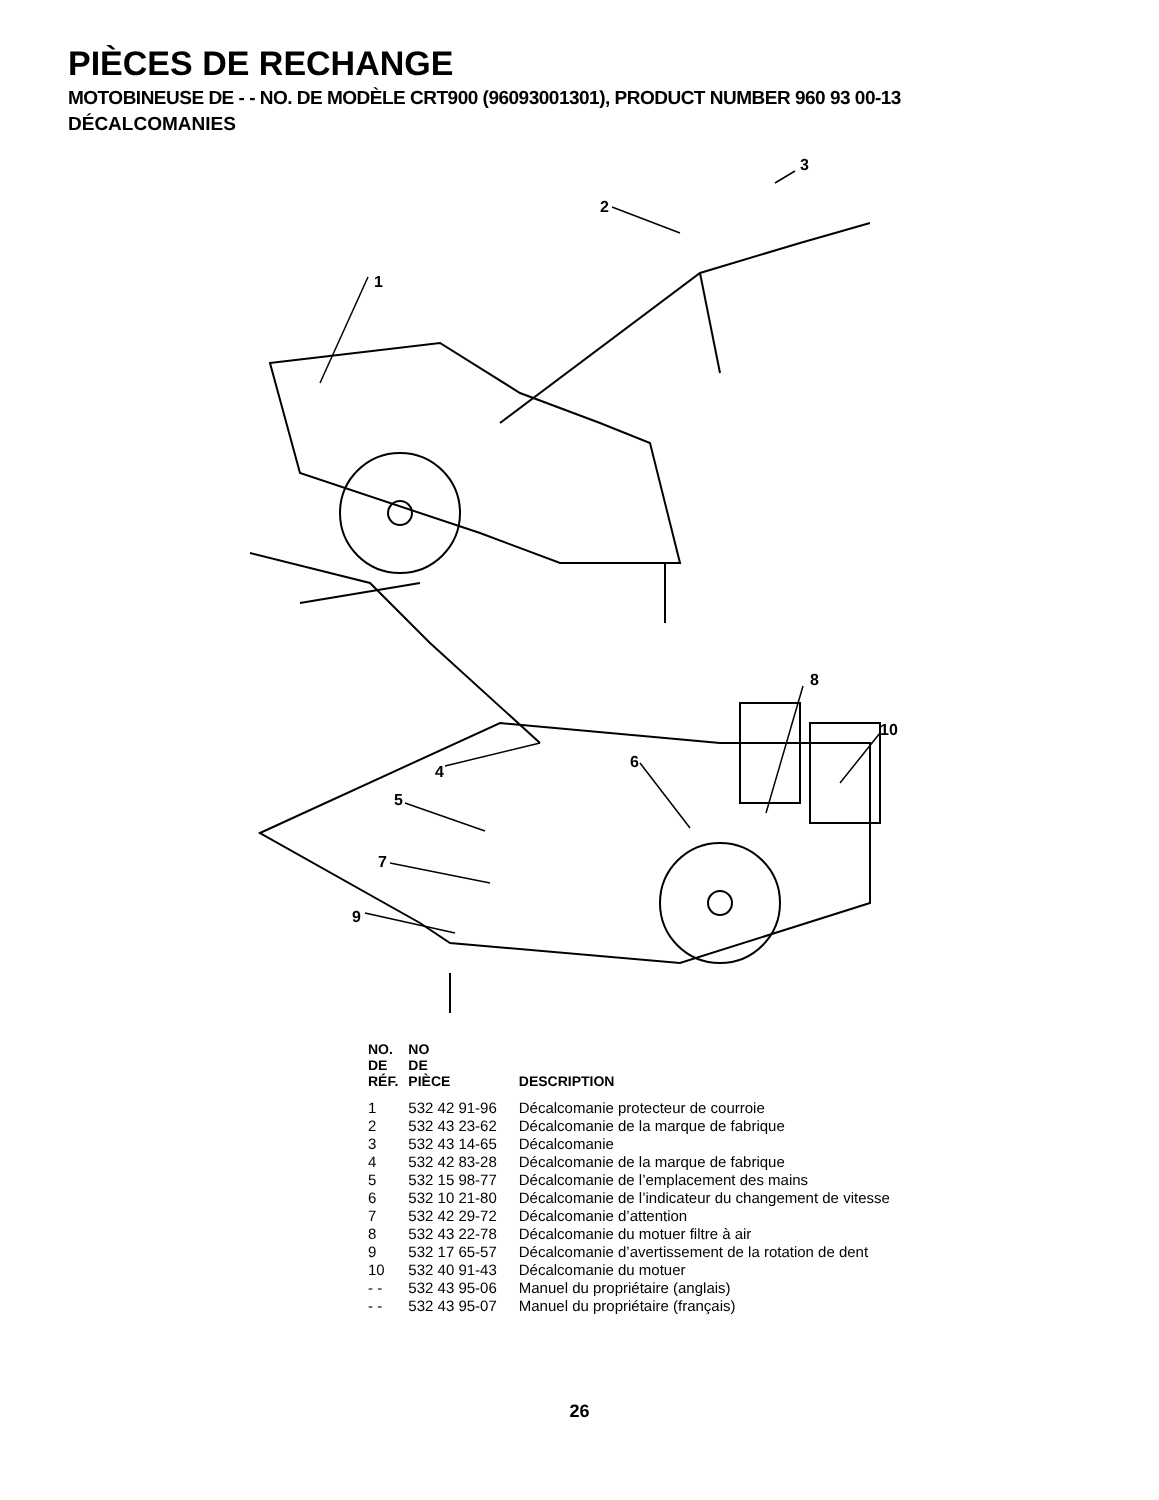PIÈCES DE RECHANGE
MOTOBINEUSE DE - - NO. DE MODÈLE CRT900 (96093001301), PRODUCT NUMBER 960 93 00-13
DÉCALCOMANIES
1
2
3
4
5
6
7
8
9
10
| NO. DE RÉF. | NO DE PIÈCE | DESCRIPTION |
| --- | --- | --- |
| 1 | 532 42 91-96 | Décalcomanie protecteur de courroie |
| 2 | 532 43 23-62 | Décalcomanie de la marque de fabrique |
| 3 | 532 43 14-65 | Décalcomanie |
| 4 | 532 42 83-28 | Décalcomanie de la marque de fabrique |
| 5 | 532 15 98-77 | Décalcomanie de l’emplacement des mains |
| 6 | 532 10 21-80 | Décalcomanie de l’indicateur du changement de vitesse |
| 7 | 532 42 29-72 | Décalcomanie d’attention |
| 8 | 532 43 22-78 | Décalcomanie du motuer filtre à air |
| 9 | 532 17 65-57 | Décalcomanie d’avertissement de la rotation de dent |
| 10 | 532 40 91-43 | Décalcomanie du motuer |
| - - | 532 43 95-06 | Manuel du propriétaire (anglais) |
| - - | 532 43 95-07 | Manuel du propriétaire (français) |
26